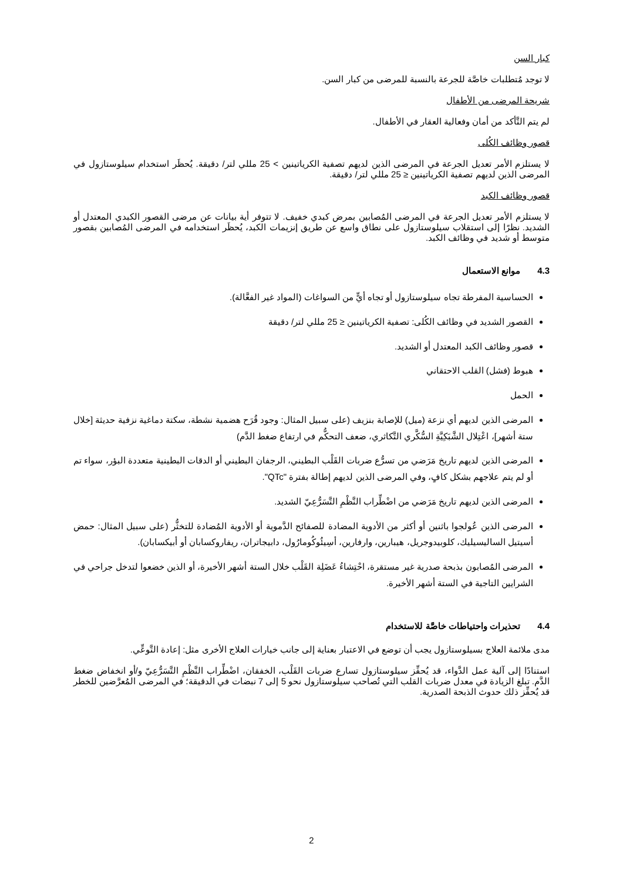كبار السن
لا توجد مُتطلبات خاصَّة للجرعة بالنسبة للمرضى من كبار السن.
شريحة المرضى من الأطفال
لم يتم التَّأكد من أمان وفعالية العقار في الأطفال.
قصور وظائف الكُلى
لا يستلزم الأمر تعديل الجرعة في المرضى الذين لديهم تصفية الكرياتينين > 25 مللي لتر/ دقيقة. يُحظَر استخدام سيلوستازول في المرضى الذين لديهم تصفية الكرياتينين ≤ 25 مللي لتر/ دقيقة.
قصور وظائف الكبد
لا يستلزم الأمر تعديل الجرعة في المرضى المُصابين بمرض كبدي خفيف. لا تتوفر أية بيانات عن مرضى القصور الكبدي المعتدل أو الشديد. نظرًا إلى استقلاب سيلوستازول على نطاق واسع عن طريق إنزيمات الكبد، يُحظَر استخدامه في المرضى المُصابين بقصور متوسط أو شديد في وظائف الكبد.
4.3 موانع الاستعمال
الحساسية المفرطة تجاه سيلوستازول أو تجاه أيٍّ من السواغات (المواد غير الفعَّالة).
القصور الشديد في وظائف الكُلى: تصفية الكرياتينين ≤ 25 مللي لتر/ دقيقة
قصور وظائف الكبد المعتدل أو الشديد.
هبوط (فشل) القلب الاحتقاني
الحمل
المرضى الذين لديهم أي نزعة (ميل) للإصابة بنزيف (على سبيل المثال: وجود قُرَح هضمية نشطة، سكتة دماغية نزفية حديثة [خلال ستة أشهر]، اعْتِلال الشَّبَكِيَّةِ السُّكَّري التَّكاثري، ضعف التحكُّم في ارتفاع ضغط الدَّم)
المرضى الذين لديهم تاريخ مَرَضي من تسرُّع ضربات القَلْب البطيني، الرجفان البطيني أو الدقات البطينية متعددة البؤر، سواء تم أو لم يتم علاجهم بشكل كافٍ، وفي المرضى الذين لديهم إطالة بفترة "QTc".
المرضى الذين لديهم تاريخ مَرَضي من اضْطِّراب النَّظْمِ التَّسَرُّعِيّ الشديد.
المرضى الذين عُولجوا باثنين أو أكثر من الأدوية المضادة للصفائح الدَّموية أو الأدوية المُضادة للتخثُّر (على سبيل المثال: حمض أسيتيل الساليسيليك، كلوبيدوجريل، هيبارين، وارفارين، أسِيئُوكُومارُول، دابيجاتران، ريفاروكسابان أو أبيكسابان).
المرضى المُصابون بذبحة صدرية غير مستقرة، احْتِشاءُ عَضَلِة القَلْب خلال الستة أشهر الأخيرة، أو الذين خضعوا لتدخل جراحي في الشرايين التاجية في الستة أشهر الأخيرة.
4.4 تحذيرات واحتياطات خاصَّة للاستخدام
مدى ملائمة العلاج بسيلوستازول يجب أن توضع في الاعتبار بعناية إلى جانب خيارات العلاج الأخرى مثل: إعادة التَّوعِّي.
استنادًا إلى آلية عمل الدَّواء، قد يُحفِّز سيلوستازول تسارع ضربات القَلْب، الخفقان، اضْطِّراب النَّظْمِ التَّسَرُّعِيّ و/أو انخفاض ضغط الدَّم. تبلغ الزيادة في معدل ضربات القلب التي تُصاحب سيلوستازول نحو 5 إلى 7 نبضات في الدقيقة؛ في المرضى المُعرَّضين للخطر قد يُحفِّز ذلك حدوث الذبحة الصدرية.
2